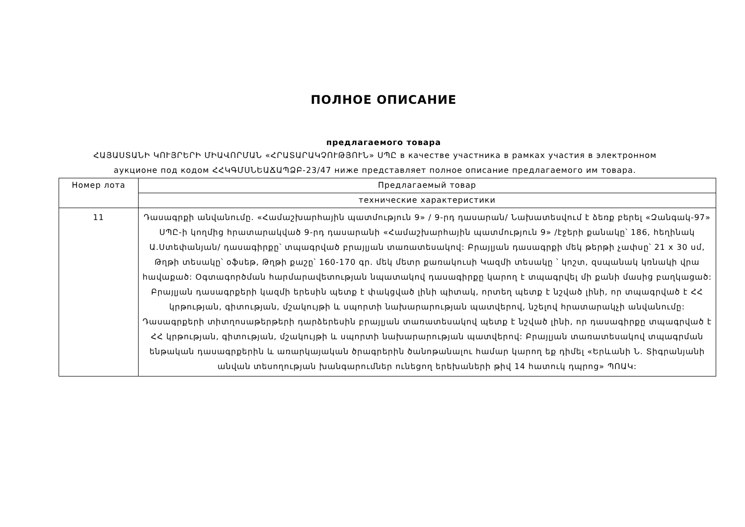ПОЛНОЕ ОПИСАНИЕ
предлагаемого товара
ՀԱՅԱՍՏԱՆԻ ԿՈՒՅՐԵՐԻ ՄԻԱՎՈՐՄԱՆ «ՀՐԱՏԱՐԱԿՉՈՒԹՅՈՒՆ» ՍՊԸ в качестве участника в рамках участия в электронном аукционе под кодом ՀՀԿԳՄՍՆԵԱՃԱՊՁԲ-23/47 ниже представляет полное описание предлагаемого им товара.
| Номер лота | Предлагаемый товар |
| --- | --- |
| | технические характеристики |
| 11 | Դասագրքի անվանումը. «Համաշխարհային պատմություն 9» / 9-րդ դասարան/ Նախատեսվում է ձեռք բերել «Զանգակ-97» ՍՊԸ-ի կողմից հրատարակված 9-րդ դասարանի «Համաշխարհային պատմություն 9» /էջերի քանակը՝ 186, հեղինակ Ա.Ստեփանյան/ դասագիրքը՝ տպագրված բրայլյան տառատեսակով: Բրայլյան դասագրքի մեկ թերթի չափսը՝ 21 x 30 սմ, Թղթի տեսակը՝ օֆսեթ, Թղթի քաշը՝ 160-170 գր. մեկ մետր քառակուսի Կազմի տեսակը ՝ կոշտ, զսպանակ կռնակի վրա հավաքած: Օգտագործման հարմարավետության նպատակով դասագիրքը կարող է տպագրվել մի քանի մասից բաղկացած: Բրայլյան դասագրքերի կազմի երեսին պետք է փակցված լինի պիտակ, որտեղ պետք է նշված լինի, որ տպագրված է ՀՀ կրթության, գիտության, մշակույթի և սպորտի նախարարության պատվերով, նշելով հրատարակչի անվանումը: Դասագրքերի տիտղոսաթերթերի դարձերեսին բրայլյան տառատեսակով պետք է նշված լինի, որ դասագիրքը տպագրված է ՀՀ կրթության, գիտության, մշակույթի և սպորտի նախարարության պատվերով: Բրայլյան տառատեսակով տպագրման ենթական դասագրքերին և առարկայական ծրագրերին ծանոթանալու համար կարող եք դիմել «Երևանի Ն. Տիգրանյանի անվան տեսողության խանգարումներ ունեցող երեխաների թիվ 14 հատուկ դպրոց» ՊՈԱԿ: |